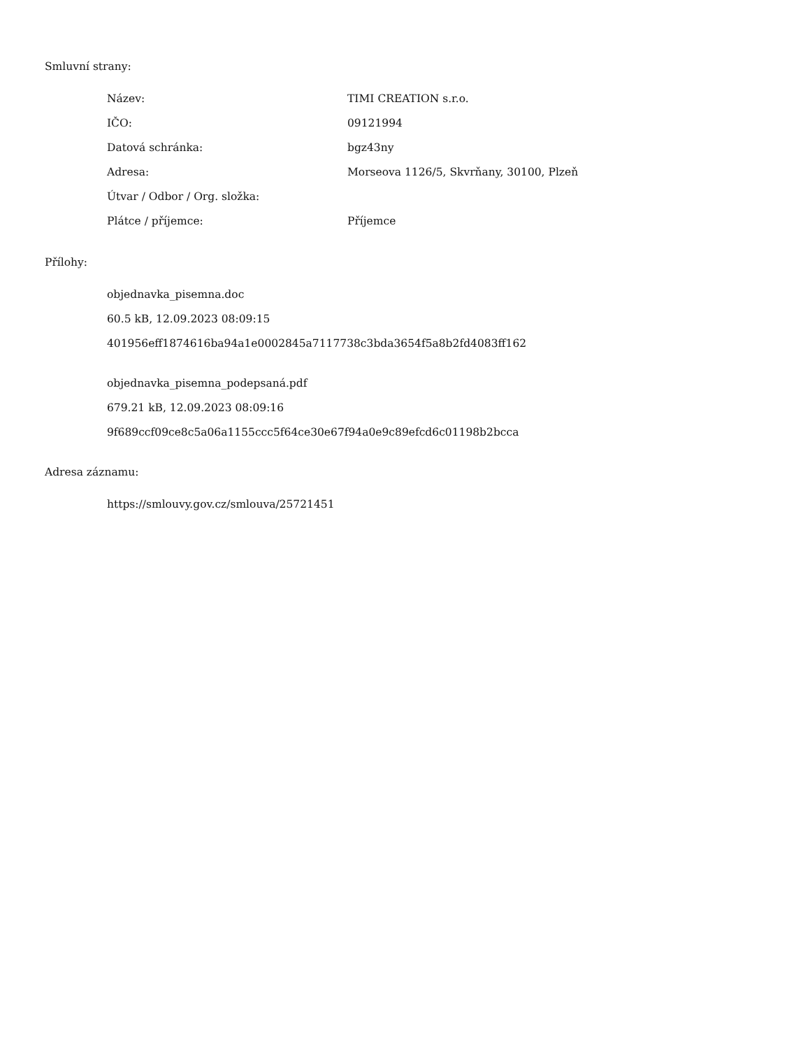Smluvní strany:
| Název: | TIMI CREATION s.r.o. |
| IČO: | 09121994 |
| Datová schránka: | bgz43ny |
| Adresa: | Morseova 1126/5, Skvrňany, 30100, Plzeň |
| Útvar / Odbor / Org. složka: | |
| Plátce / příjemce: | Příjemce |
Přílohy:
objednavka_pisemna.doc
60.5 kB, 12.09.2023 08:09:15
401956eff1874616ba94a1e0002845a7117738c3bda3654f5a8b2fd4083ff162
objednavka_pisemna_podepsaná.pdf
679.21 kB, 12.09.2023 08:09:16
9f689ccf09ce8c5a06a1155ccc5f64ce30e67f94a0e9c89efcd6c01198b2bcca
Adresa záznamu:
https://smlouvy.gov.cz/smlouva/25721451